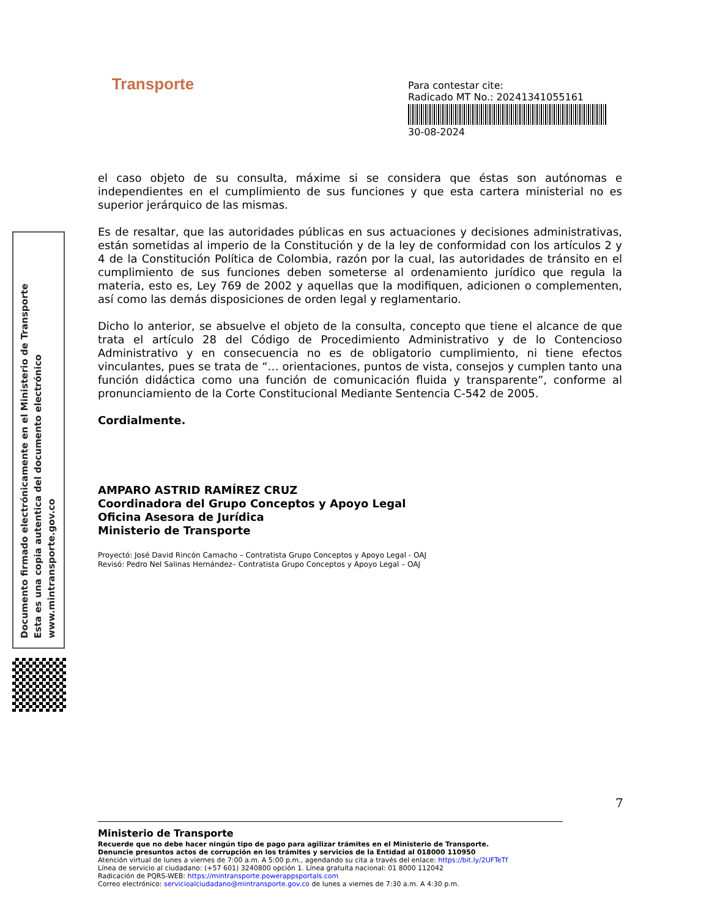Transporte
Para contestar cite:
Radicado MT No.: 20241341055161
30-08-2024
Documento firmado electrónicamente en el Ministerio de Transporte
Esta es una copia autentica del documento electrónico
www.mintransporte.gov.co
el caso objeto de su consulta, máxime si se considera que éstas son autónomas e independientes en el cumplimiento de sus funciones y que esta cartera ministerial no es superior jerárquico de las mismas.
Es de resaltar, que las autoridades públicas en sus actuaciones y decisiones administrativas, están sometidas al imperio de la Constitución y de la ley de conformidad con los artículos 2 y 4 de la Constitución Política de Colombia, razón por la cual, las autoridades de tránsito en el cumplimiento de sus funciones deben someterse al ordenamiento jurídico que regula la materia, esto es, Ley 769 de 2002 y aquellas que la modifiquen, adicionen o complementen, así como las demás disposiciones de orden legal y reglamentario.
Dicho lo anterior, se absuelve el objeto de la consulta, concepto que tiene el alcance de que trata el artículo 28 del Código de Procedimiento Administrativo y de lo Contencioso Administrativo y en consecuencia no es de obligatorio cumplimiento, ni tiene efectos vinculantes, pues se trata de “… orientaciones, puntos de vista, consejos y cumplen tanto una función didáctica como una función de comunicación fluida y transparente”, conforme al pronunciamiento de la Corte Constitucional Mediante Sentencia C-542 de 2005.
Cordialmente.
AMPARO ASTRID RAMÍREZ CRUZ
Coordinadora del Grupo Conceptos y Apoyo Legal
Oficina Asesora de Jurídica
Ministerio de Transporte
Proyectó: José David Rincón Camacho – Contratista Grupo Conceptos y Apoyo Legal - OAJ
Revisó: Pedro Nel Salinas Hernández– Contratista Grupo Conceptos y Apoyo Legal – OAJ
7
Ministerio de Transporte
Recuerde que no debe hacer ningún tipo de pago para agilizar trámites en el Ministerio de Transporte.
Denuncie presuntos actos de corrupción en los trámites y servicios de la Entidad al 018000 110950
Atención virtual de lunes a viernes de 7:00 a.m. A 5:00 p.m., agendando su cita a través del enlace: https://bit.ly/2UFTeTf
Línea de servicio al ciudadano: (+57 601) 3240800 opción 1. Línea gratuita nacional: 01 8000 112042
Radicación de PQRS-WEB: https://mintransporte.powerappsportals.com
Correo electrónico: servicioalciudadano@mintransporte.gov.co de lunes a viernes de 7:30 a.m. A 4:30 p.m.